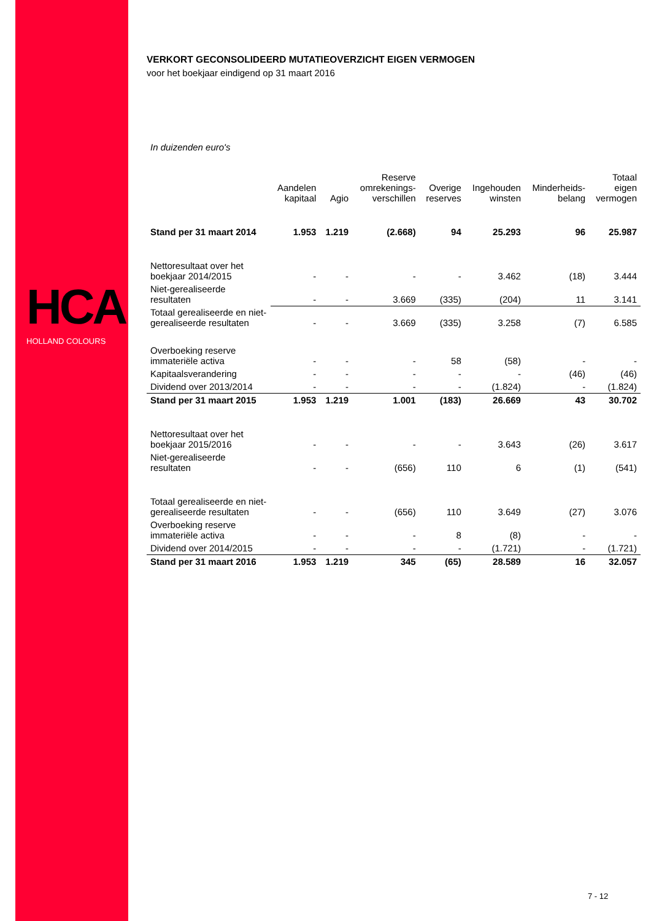HCA
HOLLAND COLOURS
VERKORT GECONSOLIDEERD MUTATIEOVERZICHT EIGEN VERMOGEN
voor het boekjaar eindigend op 31 maart 2016
In duizenden euro's
| | Aandelen kapitaal | Agio | Reserve omrekenings- verschillen | Overige reserves | Ingehouden winsten | Minderheids- belang | Totaal eigen vermogen |
| --- | --- | --- | --- | --- | --- | --- | --- |
| Stand per 31 maart 2014 | 1.953 | 1.219 | (2.668) | 94 | 25.293 | 96 | 25.987 |
| Nettoresultaat over het boekjaar 2014/2015 | - | - | - | - | 3.462 | (18) | 3.444 |
| Niet-gerealiseerde resultaten | - | - | 3.669 | (335) | (204) | 11 | 3.141 |
| Totaal gerealiseerde en niet-gerealiseerde resultaten | - | - | 3.669 | (335) | 3.258 | (7) | 6.585 |
| Overboeking reserve immateriële activa | - | - | - | 58 | (58) | - | - |
| Kapitaalsverandering | - | - | - | - | - | (46) | (46) |
| Dividend over 2013/2014 | - | - | - | - | (1.824) | - | (1.824) |
| Stand per 31 maart 2015 | 1.953 | 1.219 | 1.001 | (183) | 26.669 | 43 | 30.702 |
| Nettoresultaat over het boekjaar 2015/2016 | - | - | - | - | 3.643 | (26) | 3.617 |
| Niet-gerealiseerde resultaten | - | - | (656) | 110 | 6 | (1) | (541) |
| Totaal gerealiseerde en niet-gerealiseerde resultaten | - | - | (656) | 110 | 3.649 | (27) | 3.076 |
| Overboeking reserve immateriële activa | - | - | - | 8 | (8) | - | - |
| Dividend over 2014/2015 | - | - | - | - | (1.721) | - | (1.721) |
| Stand per 31 maart 2016 | 1.953 | 1.219 | 345 | (65) | 28.589 | 16 | 32.057 |
7 - 12